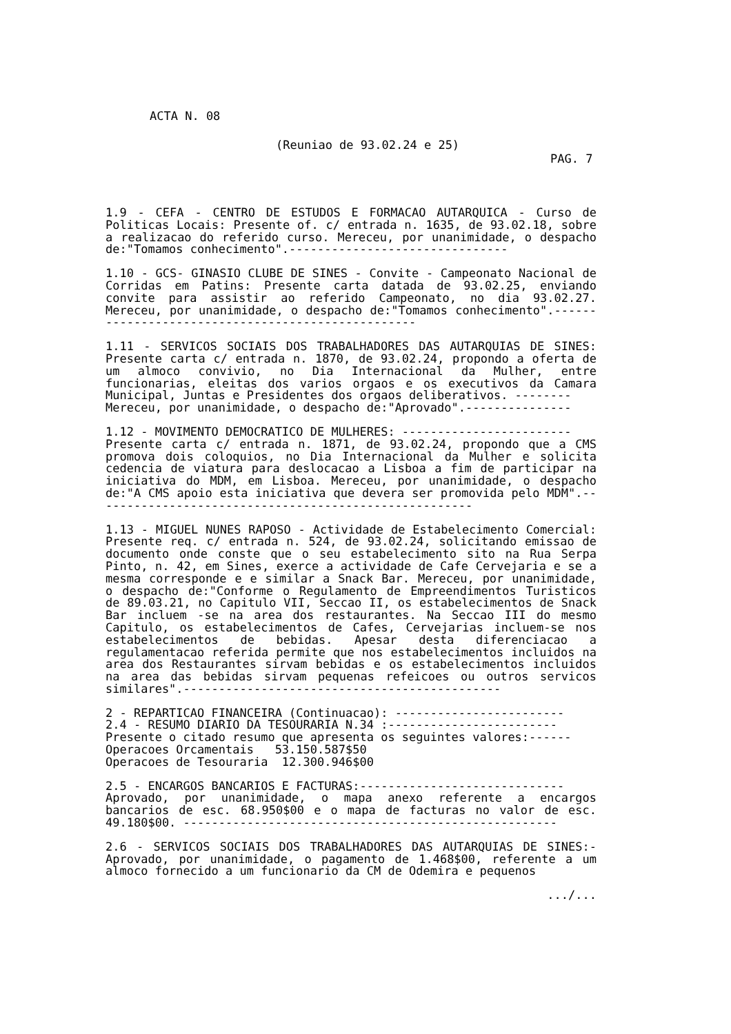ACTA N. 08
(Reuniao de 93.02.24 e 25)
PAG. 7
1.9 - CEFA - CENTRO DE ESTUDOS E FORMACAO AUTARQUICA - Curso de Politicas Locais: Presente of. c/ entrada n. 1635, de 93.02.18, sobre a realizacao do referido curso. Mereceu, por unanimidade, o despacho de:"Tomamos conhecimento".-------------------------------
1.10 - GCS- GINASIO CLUBE DE SINES - Convite - Campeonato Nacional de Corridas em Patins: Presente carta datada de 93.02.25, enviando convite para assistir ao referido Campeonato, no dia 93.02.27. Mereceu, por unanimidade, o despacho de:"Tomamos conhecimento".--------------------------------------------------
1.11 - SERVICOS SOCIAIS DOS TRABALHADORES DAS AUTARQUIAS DE SINES: Presente carta c/ entrada n. 1870, de 93.02.24, propondo a oferta de um almoco convivio, no Dia Internacional da Mulher, entre funcionarias, eleitas dos varios orgaos e os executivos da Camara Municipal, Juntas e Presidentes dos orgaos deliberativos. --------
Mereceu, por unanimidade, o despacho de:"Aprovado".---------------
1.12 - MOVIMENTO DEMOCRATICO DE MULHERES: ------------------------
Presente carta c/ entrada n. 1871, de 93.02.24, propondo que a CMS promova dois coloquios, no Dia Internacional da Mulher e solicita cedencia de viatura para deslocacao a Lisboa a fim de participar na iniciativa do MDM, em Lisboa. Mereceu, por unanimidade, o despacho de:"A CMS apoio esta iniciativa que devera ser promovida pelo MDM".------------------------------------------------------
1.13 - MIGUEL NUNES RAPOSO - Actividade de Estabelecimento Comercial: Presente req. c/ entrada n. 524, de 93.02.24, solicitando emissao de documento onde conste que o seu estabelecimento sito na Rua Serpa Pinto, n. 42, em Sines, exerce a actividade de Cafe Cervejaria e se a mesma corresponde e e similar a Snack Bar. Mereceu, por unanimidade, o despacho de:"Conforme o Regulamento de Empreendimentos Turisticos de 89.03.21, no Capitulo VII, Seccao II, os estabelecimentos de Snack Bar incluem -se na area dos restaurantes. Na Seccao III do mesmo Capitulo, os estabelecimentos de Cafes, Cervejarias incluem-se nos estabelecimentos de bebidas. Apesar desta diferenciacao a regulamentacao referida permite que nos estabelecimentos incluidos na area dos Restaurantes sirvam bebidas e os estabelecimentos incluidos na area das bebidas sirvam pequenas refeicoes ou outros servicos similares".---------------------------------------------
2 - REPARTICAO FINANCEIRA (Continuacao): ------------------------
2.4 - RESUMO DIARIO DA TESOURARIA N.34 :------------------------
Presente o citado resumo que apresenta os seguintes valores:------
Operacoes Orcamentais 53.150.587$50
Operacoes de Tesouraria 12.300.946$00
2.5 - ENCARGOS BANCARIOS E FACTURAS:-----------------------------
Aprovado, por unanimidade, o mapa anexo referente a encargos bancarios de esc. 68.950$00 e o mapa de facturas no valor de esc. 49.180$00. -----------------------------------------------------
2.6 - SERVICOS SOCIAIS DOS TRABALHADORES DAS AUTARQUIAS DE SINES:- Aprovado, por unanimidade, o pagamento de 1.468$00, referente a um almoco fornecido a um funcionario da CM de Odemira e pequenos
.../...